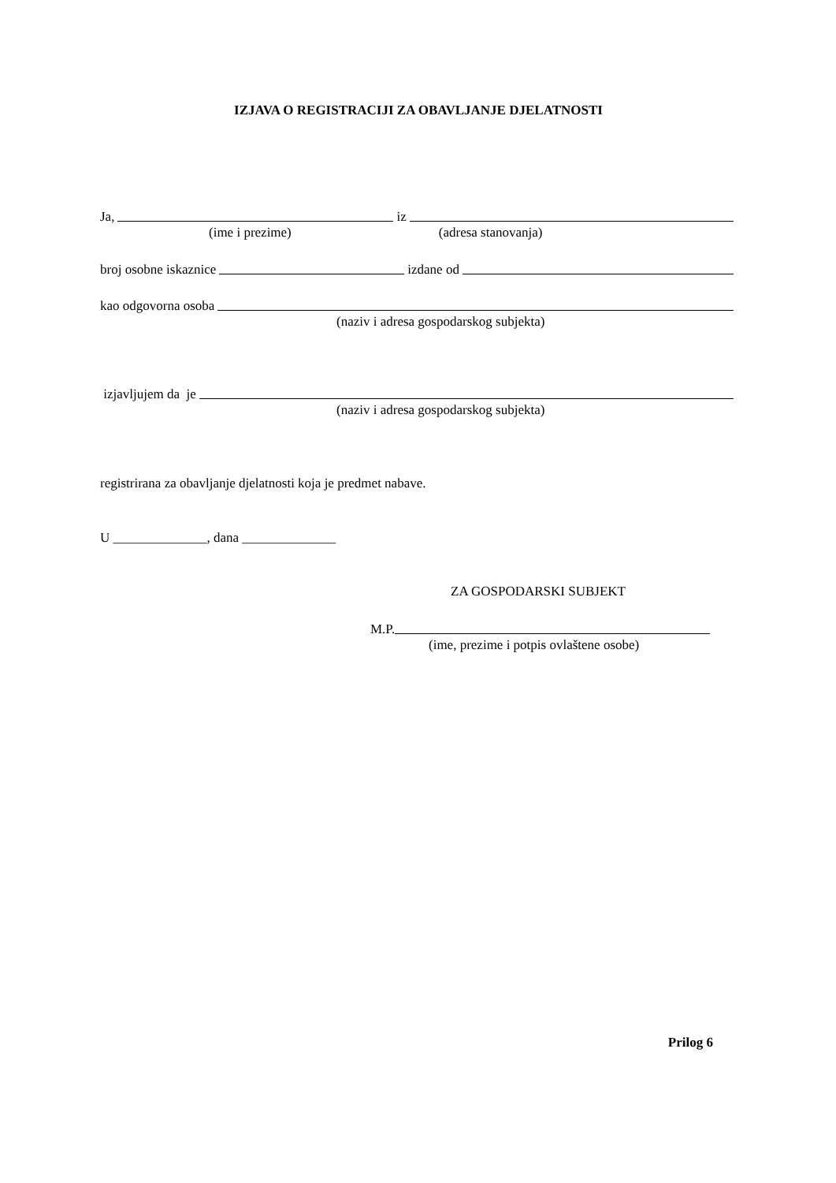IZJAVA O REGISTRACIJI ZA OBAVLJANJE DJELATNOSTI
Ja, iz
(ime i prezime) (adresa stanovanja)
broj osobne iskaznice izdane od
kao odgovorna osoba
(naziv i adresa gospodarskog subjekta)
izjavljujem da je
(naziv i adresa gospodarskog subjekta)
registrirana za obavljanje djelatnosti koja je predmet nabave.
U ______________, dana ______________
ZA GOSPODARSKI SUBJEKT
M.P.
(ime, prezime i potpis ovlaštene osobe)
Prilog 6